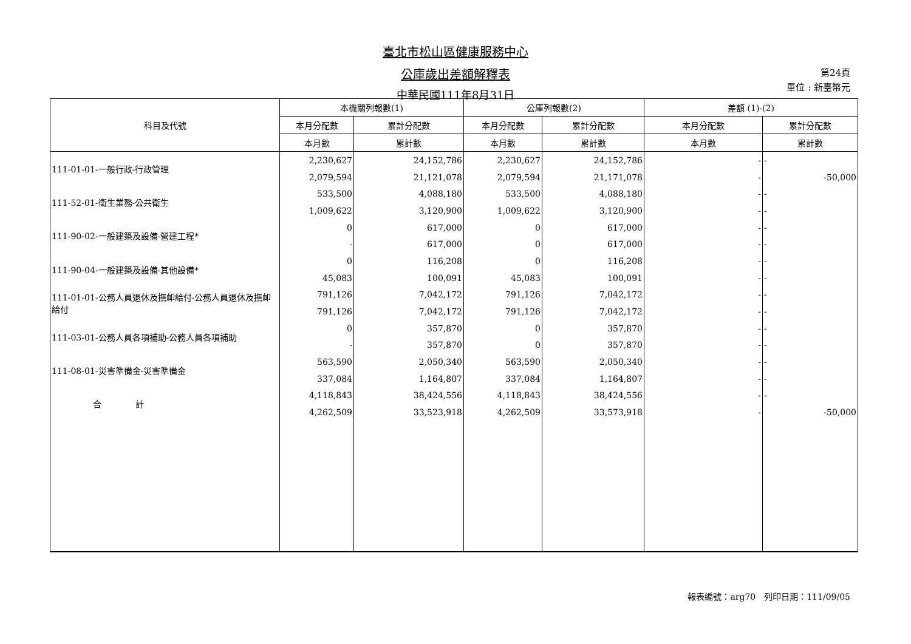臺北市松山區健康服務中心
公庫歲出差額解釋表
中華民國111年8月31日
第24頁
單位 : 新臺幣元
| 科目及代號 | 本機關列報數(1) | | 公庫列報數(2) | | 差額 (1)-(2) | |
| --- | --- | --- | --- | --- | --- | --- |
| | 本月分配數 | 累計分配數 | 本月分配數 | 累計分配數 | 本月分配數 | 累計分配數 |
| | 本月數 | 累計數 | 本月數 | 累計數 | 本月數 | 累計數 |
| 111-01-01-一般行政-行政管理 | 2,230,627 | 24,152,786 | 2,230,627 | 24,152,786 | - | - |
| | 2,079,594 | 21,121,078 | 2,079,594 | 21,171,078 | - | -50,000 |
| 111-52-01-衛生業務-公共衛生 | 533,500 | 4,088,180 | 533,500 | 4,088,180 | - | - |
| | 1,009,622 | 3,120,900 | 1,009,622 | 3,120,900 | - | - |
| 111-90-02-一般建築及設備-營建工程* | 0 | 617,000 | 0 | 617,000 | - | - |
| | - | 617,000 | 0 | 617,000 | - | - |
| 111-90-04-一般建築及設備-其他設備* | 0 | 116,208 | 0 | 116,208 | - | - |
| | 45,083 | 100,091 | 45,083 | 100,091 | - | - |
| 111-01-01-公務人員退休及撫卹給付-公務人員退休及撫卹給付 | 791,126 | 7,042,172 | 791,126 | 7,042,172 | - | - |
| | 791,126 | 7,042,172 | 791,126 | 7,042,172 | - | - |
| 111-03-01-公務人員各項補助-公務人員各項補助 | 0 | 357,870 | 0 | 357,870 | - | - |
| | - | 357,870 | 0 | 357,870 | - | - |
| 111-08-01-災害準備金-災害準備金 | 563,590 | 2,050,340 | 563,590 | 2,050,340 | - | - |
| | 337,084 | 1,164,807 | 337,084 | 1,164,807 | - | - |
| 合 計 | 4,118,843 | 38,424,556 | 4,118,843 | 38,424,556 | - | - |
| | 4,262,509 | 33,523,918 | 4,262,509 | 33,573,918 | - | -50,000 |
報表編號：arg70　列印日期：111/09/05